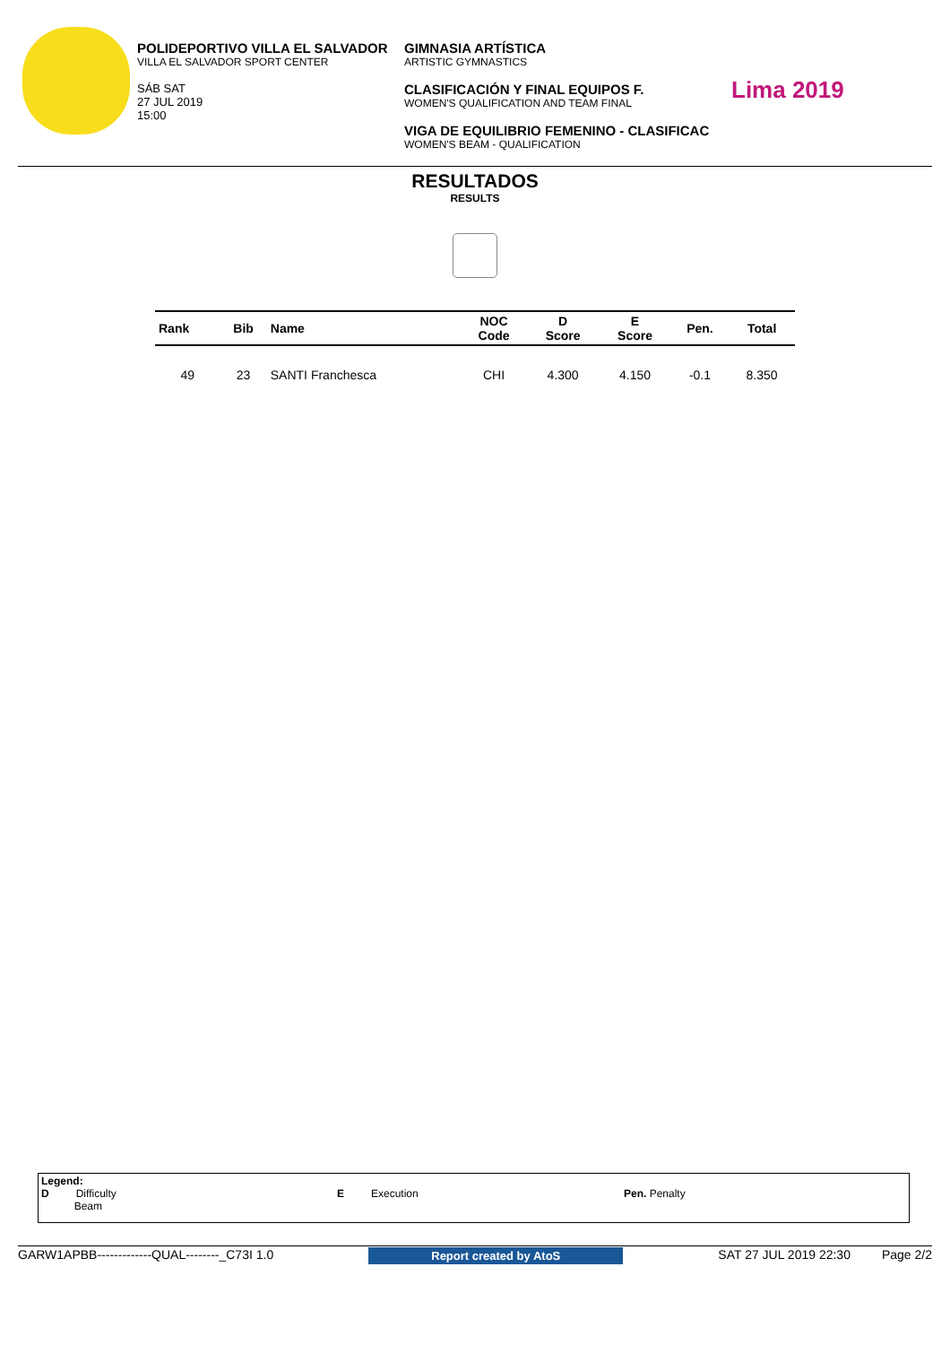POLIDEPORTIVO VILLA EL SALVADOR
VILLA EL SALVADOR SPORT CENTER
SÁB SAT
27 JUL 2019
15:00
GIMNASIA ARTÍSTICA
ARTISTIC GYMNASTICS
CLASIFICACIÓN Y FINAL EQUIPOS F.
WOMEN'S QUALIFICATION AND TEAM FINAL
VIGA DE EQUILIBRIO FEMENINO - CLASIFICAC
WOMEN'S BEAM - QUALIFICATION
Lima 2019
RESULTADOS
RESULTS
| Rank | Bib | Name | NOC Code | D Score | E Score | Pen. | Total |
| --- | --- | --- | --- | --- | --- | --- | --- |
| 49 | 23 | SANTI Franchesca | CHI | 4.300 | 4.150 | -0.1 | 8.350 |
Legend:
D Difficulty
Beam
E Execution Pen. Penalty
GARW1APBB-------------QUAL--------_C73I 1.0 Report created by AtoS SAT 27 JUL 2019 22:30 Page 2/2